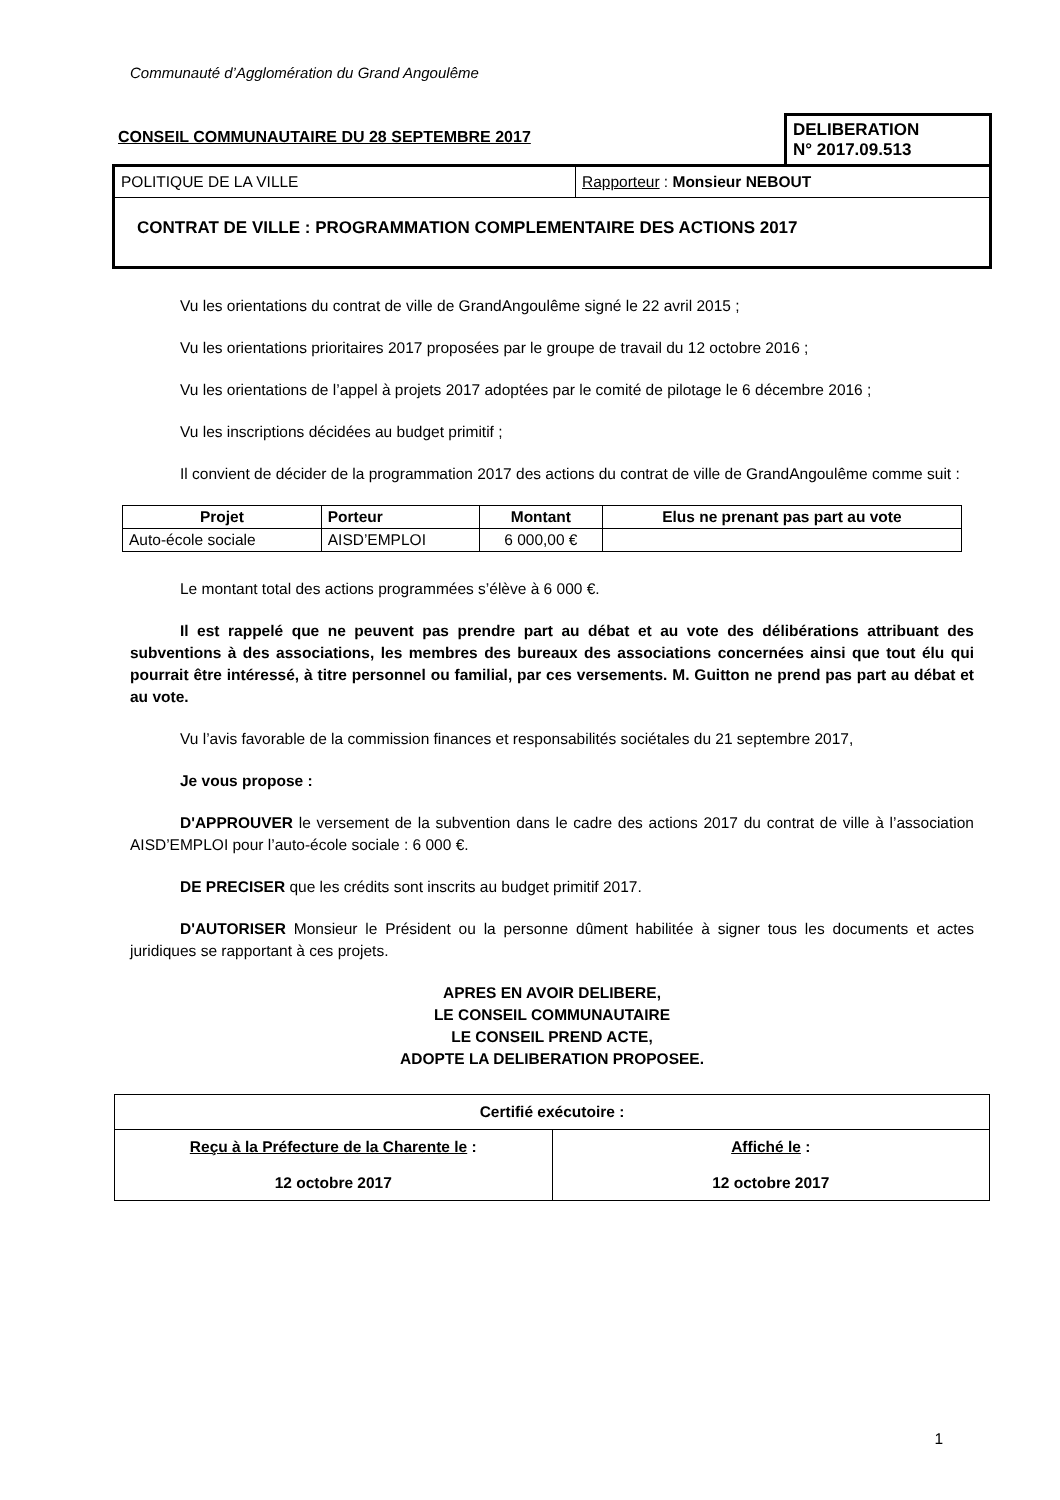Communauté d’Agglomération du Grand Angoulême
CONSEIL COMMUNAUTAIRE DU 28 SEPTEMBRE 2017
DELIBERATION
N° 2017.09.513
POLITIQUE DE LA VILLE Rapporteur : Monsieur NEBOUT
CONTRAT DE VILLE : PROGRAMMATION COMPLEMENTAIRE DES ACTIONS 2017
Vu les orientations du contrat de ville de GrandAngoulême signé le 22 avril 2015 ;
Vu les orientations prioritaires 2017 proposées par le groupe de travail du 12 octobre 2016 ;
Vu les orientations de l’appel à projets 2017 adoptées par le comité de pilotage le 6 décembre 2016 ;
Vu les inscriptions décidées au budget primitif ;
Il convient de décider de la programmation 2017 des actions du contrat de ville de GrandAngoulême comme suit :
| Projet | Porteur | Montant | Elus ne prenant pas part au vote |
| --- | --- | --- | --- |
| Auto-école sociale | AISD’EMPLOI | 6 000,00 € | |
Le montant total des actions programmées s’élève à 6 000 €.
Il est rappelé que ne peuvent pas prendre part au débat et au vote des délibérations attribuant des subventions à des associations, les membres des bureaux des associations concernées ainsi que tout élu qui pourrait être intéressé, à titre personnel ou familial, par ces versements. M. Guitton ne prend pas part au débat et au vote.
Vu l’avis favorable de la commission finances et responsabilités sociétales du 21 septembre 2017,
Je vous propose :
D'APPROUVER le versement de la subvention dans le cadre des actions 2017 du contrat de ville à l’association AISD’EMPLOI pour l’auto-école sociale : 6 000 €.
DE PRECISER que les crédits sont inscrits au budget primitif 2017.
D'AUTORISER Monsieur le Président ou la personne dûment habilitée à signer tous les documents et actes juridiques se rapportant à ces projets.
APRES EN AVOIR DELIBERE,
LE CONSEIL COMMUNAUTAIRE
LE CONSEIL PREND ACTE,
ADOPTE LA DELIBERATION PROPOSEE.
| Certifié exécutoire : | |
| Reçu à la Préfecture de la Charente le : 12 octobre 2017 | Affiché le : 12 octobre 2017 |
1